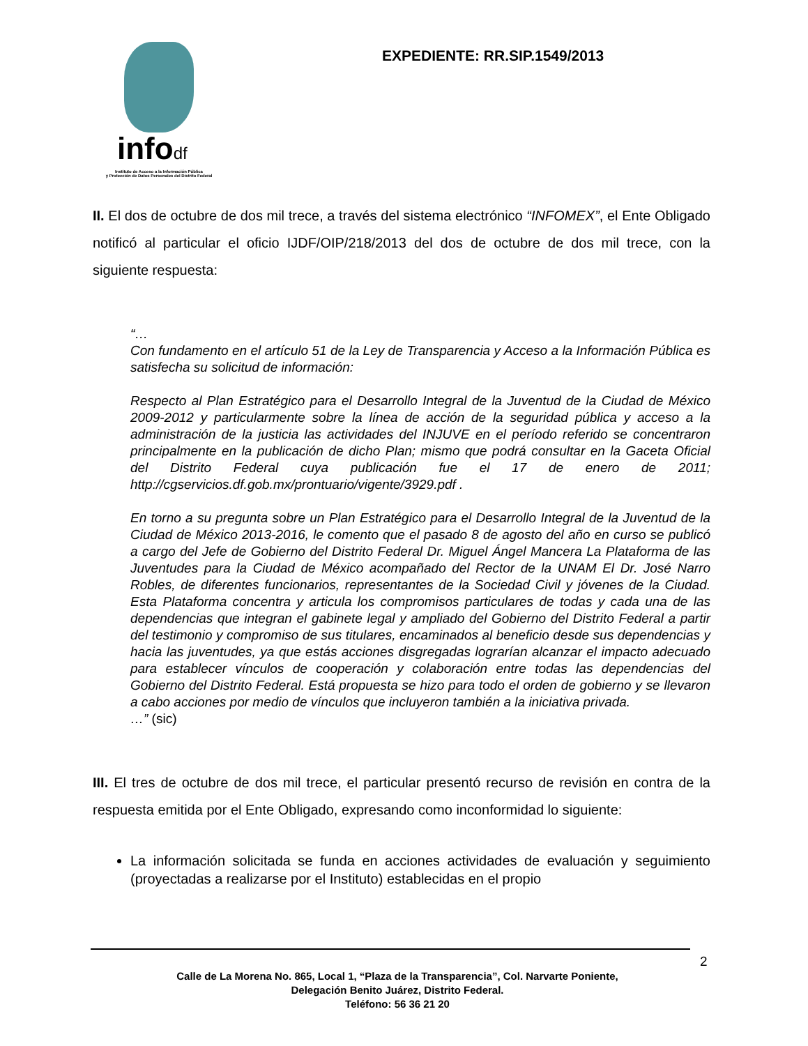infodf
Instituto de Acceso a la Información Pública
y Protección de Datos Personales del Distrito Federal
EXPEDIENTE: RR.SIP.1549/2013
II. El dos de octubre de dos mil trece, a través del sistema electrónico “INFOMEX”, el Ente Obligado notificó al particular el oficio IJDF/OIP/218/2013 del dos de octubre de dos mil trece, con la siguiente respuesta:
“…
Con fundamento en el artículo 51 de la Ley de Transparencia y Acceso a la Información Pública es satisfecha su solicitud de información:
Respecto al Plan Estratégico para el Desarrollo Integral de la Juventud de la Ciudad de México 2009-2012 y particularmente sobre la línea de acción de la seguridad pública y acceso a la administración de la justicia las actividades del INJUVE en el período referido se concentraron principalmente en la publicación de dicho Plan; mismo que podrá consultar en la Gaceta Oficial del Distrito Federal cuya publicación fue el 17 de enero de 2011; http://cgservicios.df.gob.mx/prontuario/vigente/3929.pdf .
En torno a su pregunta sobre un Plan Estratégico para el Desarrollo Integral de la Juventud de la Ciudad de México 2013-2016, le comento que el pasado 8 de agosto del año en curso se publicó a cargo del Jefe de Gobierno del Distrito Federal Dr. Miguel Ángel Mancera La Plataforma de las Juventudes para la Ciudad de México acompañado del Rector de la UNAM El Dr. José Narro Robles, de diferentes funcionarios, representantes de la Sociedad Civil y jóvenes de la Ciudad. Esta Plataforma concentra y articula los compromisos particulares de todas y cada una de las dependencias que integran el gabinete legal y ampliado del Gobierno del Distrito Federal a partir del testimonio y compromiso de sus titulares, encaminados al beneficio desde sus dependencias y hacia las juventudes, ya que estás acciones disgregadas lograrían alcanzar el impacto adecuado para establecer vínculos de cooperación y colaboración entre todas las dependencias del Gobierno del Distrito Federal. Está propuesta se hizo para todo el orden de gobierno y se llevaron a cabo acciones por medio de vínculos que incluyeron también a la iniciativa privada.
…” (sic)
III. El tres de octubre de dos mil trece, el particular presentó recurso de revisión en contra de la respuesta emitida por el Ente Obligado, expresando como inconformidad lo siguiente:
La información solicitada se funda en acciones actividades de evaluación y seguimiento (proyectadas a realizarse por el Instituto) establecidas en el propio
2
Calle de La Morena No. 865, Local 1, “Plaza de la Transparencia”, Col. Narvarte Poniente,
Delegación Benito Juárez, Distrito Federal.
Teléfono: 56 36 21 20